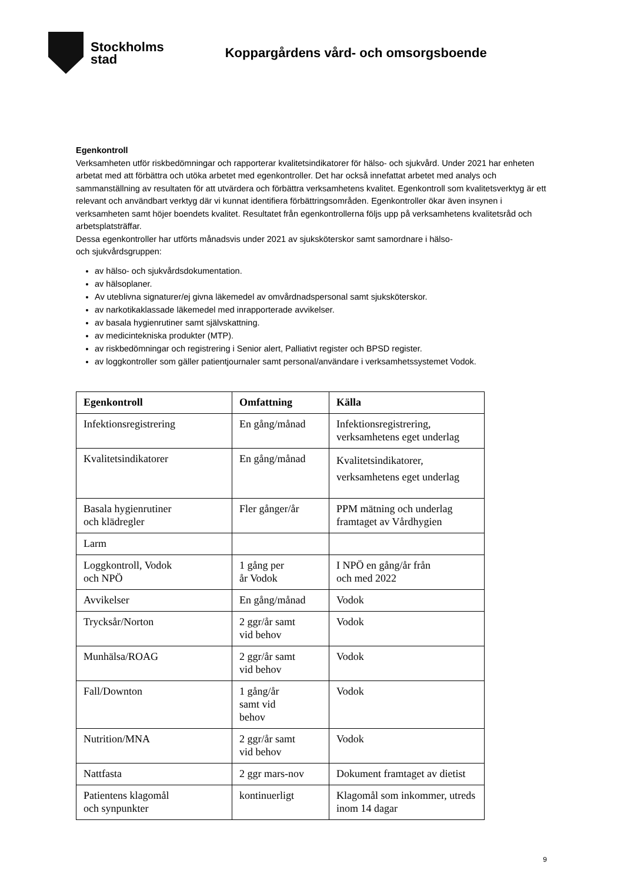Stockholms
stad
Koppargårdens vård- och omsorgsboende
Egenkontroll
Verksamheten utför riskbedömningar och rapporterar kvalitetsindikatorer för hälso- och sjukvård. Under 2021 har enheten arbetat med att förbättra och utöka arbetet med egenkontroller. Det har också innefattat arbetet med analys och sammanställning av resultaten för att utvärdera och förbättra verksamhetens kvalitet. Egenkontroll som kvalitetsverktyg är ett relevant och användbart verktyg där vi kunnat identifiera förbättringsområden. Egenkontroller ökar även insynen i verksamheten samt höjer boendets kvalitet. Resultatet från egenkontrollerna följs upp på verksamhetens kvalitetsråd och arbetsplatsträffar.
Dessa egenkontroller har utförts månadsvis under 2021 av sjuksköterskor samt samordnare i hälso-
och sjukvårdsgruppen:
av hälso- och sjukvårdsdokumentation.
av hälsoplaner.
Av uteblivna signaturer/ej givna läkemedel av omvårdnadspersonal samt sjuksköterskor.
av narkotikaklassade läkemedel med inrapporterade avvikelser.
av basala hygienrutiner samt självskattning.
av medicintekniska produkter (MTP).
av riskbedömningar och registrering i Senior alert, Palliativt register och BPSD register.
av loggkontroller som gäller patientjournaler samt personal/användare i verksamhetssystemet Vodok.
| Egenkontroll | Omfattning | Källa |
| --- | --- | --- |
| Infektionsregistrering | En gång/månad | Infektionsregistrering, verksamhetens eget underlag |
| Kvalitetsindikatorer | En gång/månad | Kvalitetsindikatorer, verksamhetens eget underlag |
| Basala hygienrutiner och klädregler | Fler gånger/år | PPM mätning och underlag framtaget av Vårdhygien |
| Larm | | |
| Loggkontroll, Vodok och NPÖ | 1 gång per år Vodok | I NPÖ en gång/år från och med 2022 |
| Avvikelser | En gång/månad | Vodok |
| Trycksår/Norton | 2 ggr/år samt vid behov | Vodok |
| Munhälsa/ROAG | 2 ggr/år samt vid behov | Vodok |
| Fall/Downton | 1 gång/år samt vid behov | Vodok |
| Nutrition/MNA | 2 ggr/år samt vid behov | Vodok |
| Nattfasta | 2 ggr mars-nov | Dokument framtaget av dietist |
| Patientens klagomål och synpunkter | kontinuerligt | Klagomål som inkommer, utreds inom 14 dagar |
9